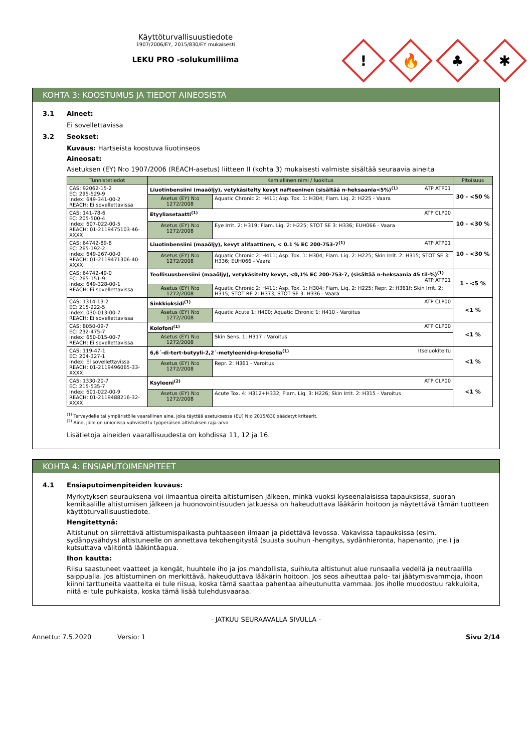Käyttöturvallisuustiedote
1907/2006/EY, 2015/830/EY mukaisesti
LEKU PRO -solukumiliima
!
🔥
♣
✱
KOHTA 3: KOOSTUMUS JA TIEDOT AINEOSISTA
3.1 Aineet:
Ei sovellettavissa
3.2 Seokset:
Kuvaus: Hartseista koostuva liuotinseos
Aineosat:
Asetuksen (EY) N:o 1907/2006 (REACH-asetus) liitteen II (kohta 3) mukaisesti valmiste sisältää seuraavia aineita
| Tunnistetiedot | Kemiallinen nimi / luokitus | | Pitoisuus |
| --- | --- | --- | --- |
| CAS: 92062-15-2 EC: 295-529-9 Index: 649-341-00-2 REACH: Ei sovellettavissa | Liuotinbensiini (maaöljy), vetykäsitelty kevyt nafteeninen (sisältää n-heksaania<5%)<sup>(1)</sup> ATP ATP01 | | 30 - <50 % |
| | Asetus (EY) N:o 1272/2008 | Aquatic Chronic 2: H411; Asp. Tox. 1: H304; Flam. Liq. 2: H225 - Vaara | |
| CAS: 141-78-6 EC: 205-500-4 Index: 607-022-00-5 REACH: 01-2119475103-46-XXXX | Etyyliasetaatti<sup>(1)</sup> ATP CLP00 | | 10 - <30 % |
| | Asetus (EY) N:o 1272/2008 | Eye Irrit. 2: H319; Flam. Liq. 2: H225; STOT SE 3: H336; EUH066 - Vaara | |
| CAS: 64742-89-8 EC: 265-192-2 Index: 649-267-00-0 REACH: 01-2119471306-40-XXXX | Liuotinbensiini (maaöljy), kevyt alifaattinen, < 0.1 % EC 200-753-7<sup>(1)</sup> ATP ATP01 | | 10 - <30 % |
| | Asetus (EY) N:o 1272/2008 | Aquatic Chronic 2: H411; Asp. Tox. 1: H304; Flam. Liq. 2: H225; Skin Irrit. 2: H315; STOT SE 3: H336; EUH066 - Vaara | |
| CAS: 64742-49-0 EC: 265-151-9 Index: 649-328-00-1 REACH: Ei sovellettavissa | Teollisuusbensiini (maaöljy), vetykäsitelty kevyt, <0,1% EC 200-753-7, (sisältää n-heksaania 45 til-%)<sup>(1)</sup> ATP ATP01 | | 1 - <5 % |
| | Asetus (EY) N:o 1272/2008 | Aquatic Chronic 2: H411; Asp. Tox. 1: H304; Flam. Liq. 2: H225; Repr. 2: H361f; Skin Irrit. 2: H315; STOT RE 2: H373; STOT SE 3: H336 - Vaara | |
| CAS: 1314-13-2 EC: 215-222-5 Index: 030-013-00-7 REACH: Ei sovellettavissa | Sinkkioksidi<sup>(1)</sup> ATP CLP00 | | <1 % |
| | Asetus (EY) N:o 1272/2008 | Aquatic Acute 1: H400; Aquatic Chronic 1: H410 - Varoitus | |
| CAS: 8050-09-7 EC: 232-475-7 Index: 650-015-00-7 REACH: Ei sovellettavissa | Kolofoni<sup>(1)</sup> ATP CLP00 | | <1 % |
| | Asetus (EY) N:o 1272/2008 | Skin Sens. 1: H317 - Varoitus | |
| CAS: 119-47-1 EC: 204-327-1 Index: Ei sovellettavissa REACH: 01-2119496065-33-XXXX | 6,6´-di-tert-butyyli-2,2´-metyleenidi-p-kresolia<sup>(1)</sup> Itseluokiteltu | | <1 % |
| | Asetus (EY) N:o 1272/2008 | Repr. 2: H361 - Varoitus | |
| CAS: 1330-20-7 EC: 215-535-7 Index: 601-022-00-9 REACH: 01-2119488216-32-XXXX | Ksyleeni<sup>(2)</sup> ATP CLP00 | | <1 % |
| | Asetus (EY) N:o 1272/2008 | Acute Tox. 4: H312+H332; Flam. Liq. 3: H226; Skin Irrit. 2: H315 - Varoitus | |
<sup>(1)</sup> Terveydelle tai ympäristölle vaarallinen aine, joka täyttää asetuksessa (EU) N:o 2015/830 säädetyt kriteerit.
<sup>(2)</sup> Aine, jolle on unionissa vahvistettu työperäisen altistuksen raja-arvo
Lisätietoja aineiden vaarallisuudesta on kohdissa 11, 12 ja 16.
KOHTA 4: ENSIAPUTOIMENPITEET
4.1 Ensiaputoimenpiteiden kuvaus:
Myrkytyksen seurauksena voi ilmaantua oireita altistumisen jälkeen, minkä vuoksi kyseenalaisissa tapauksissa, suoran kemikaalille altistumisen jälkeen ja huonovointisuuden jatkuessa on hakeuduttava lääkärin hoitoon ja näytettävä tämän tuotteen käyttöturvallisuustiedote.
Hengitettynä:
Altistunut on siirrettävä altistumispaikasta puhtaaseen ilmaan ja pidettävä levossa. Vakavissa tapauksissa (esim. sydänpysähdys) altistuneelle on annettava tekohengitystä (suusta suuhun -hengitys, sydänhieronta, hapenanto, jne.) ja kutsuttava välitöntä lääkintäapua.
Ihon kautta:
Riisu saastuneet vaatteet ja kengät, huuhtele iho ja jos mahdollista, suihkuta altistunut alue runsaalla vedellä ja neutraalilla saippualla. Jos altistuminen on merkittävä, hakeuduttava lääkärin hoitoon. Jos seos aiheuttaa palo- tai jäätymisvammoja, ihoon kiinni tarttuneita vaatteita ei tule riisua, koska tämä saattaa pahentaa aiheutunutta vammaa. Jos iholle muodostuu rakkuloita, niitä ei tule puhkaista, koska tämä lisää tulehdusvaaraa.
- JATKUU SEURAAVALLA SIVULLA -
Annettu: 7.5.2020 Versio: 1 Sivu 2/14